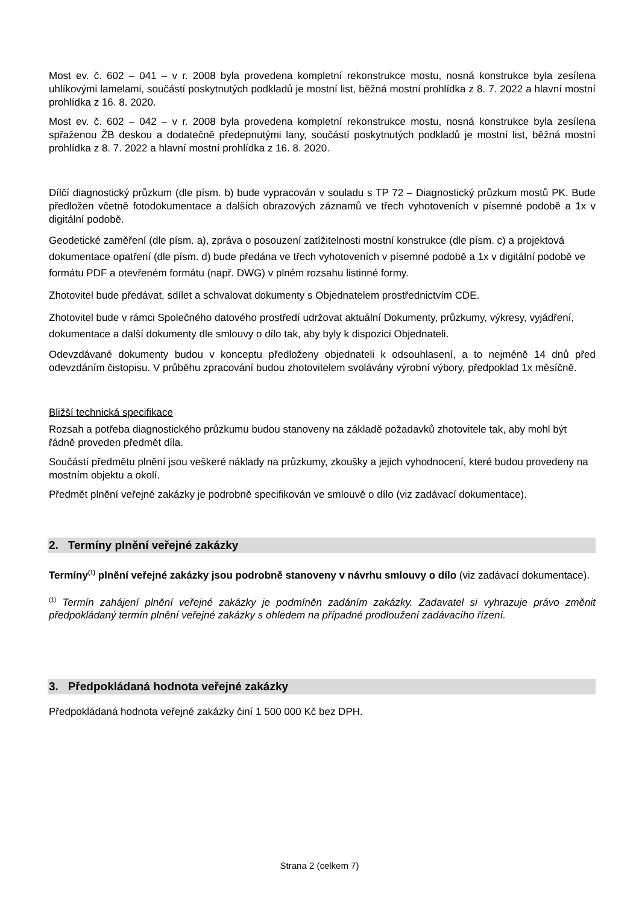Most ev. č. 602 – 041 – v r. 2008 byla provedena kompletní rekonstrukce mostu, nosná konstrukce byla zesílena uhlíkovými lamelami, součástí poskytnutých podkladů je mostní list, běžná mostní prohlídka z 8. 7. 2022 a hlavní mostní prohlídka z 16. 8. 2020.
Most ev. č. 602 – 042 – v r. 2008 byla provedena kompletní rekonstrukce mostu, nosná konstrukce byla zesílena spřaženou ŽB deskou a dodatečně předepnutými lany, součástí poskytnutých podkladů je mostní list, běžná mostní prohlídka z 8. 7. 2022 a hlavní mostní prohlídka z 16. 8. 2020.
Dílčí diagnostický průzkum (dle písm. b) bude vypracován v souladu s TP 72 – Diagnostický průzkum mostů PK. Bude předložen včetně fotodokumentace a dalších obrazových záznamů ve třech vyhotoveních v písemné podobě a 1x v digitální podobě.
Geodetické zaměření (dle písm. a), zpráva o posouzení zatížitelnosti mostní konstrukce (dle písm. c) a projektová dokumentace opatření (dle písm. d) bude předána ve třech vyhotoveních v písemné podobě a 1x v digitální podobě ve formátu PDF a otevřeném formátu (např. DWG) v plném rozsahu listinné formy.
Zhotovitel bude předávat, sdílet a schvalovat dokumenty s Objednatelem prostřednictvím CDE.
Zhotovitel bude v rámci Společného datového prostředí udržovat aktuální Dokumenty, průzkumy, výkresy, vyjádření, dokumentace a další dokumenty dle smlouvy o dílo tak, aby byly k dispozici Objednateli.
Odevzdávané dokumenty budou v konceptu předloženy objednateli k odsouhlasení, a to nejméně 14 dnů před odevzdáním čistopisu. V průběhu zpracování budou zhotovitelem svolávány výrobní výbory, předpoklad 1x měsíčně.
Bližší technická specifikace
Rozsah a potřeba diagnostického průzkumu budou stanoveny na základě požadavků zhotovitele tak, aby mohl být řádně proveden předmět díla.
Součástí předmětu plnění jsou veškeré náklady na průzkumy, zkoušky a jejich vyhodnocení, které budou provedeny na mostním objektu a okolí.
Předmět plnění veřejné zakázky je podrobně specifikován ve smlouvě o dílo (viz zadávací dokumentace).
2. Termíny plnění veřejné zakázky
Termíny<sup>(1)</sup> plnění veřejné zakázky jsou podrobně stanoveny v návrhu smlouvy o dílo (viz zadávací dokumentace).
<sup>(1)</sup> Termín zahájení plnění veřejné zakázky je podmíněn zadáním zakázky. Zadavatel si vyhrazuje právo změnit předpokládaný termín plnění veřejné zakázky s ohledem na případné prodloužení zadávacího řízení.
3. Předpokládaná hodnota veřejné zakázky
Předpokládaná hodnota veřejné zakázky činí 1 500 000 Kč bez DPH.
Strana 2 (celkem 7)